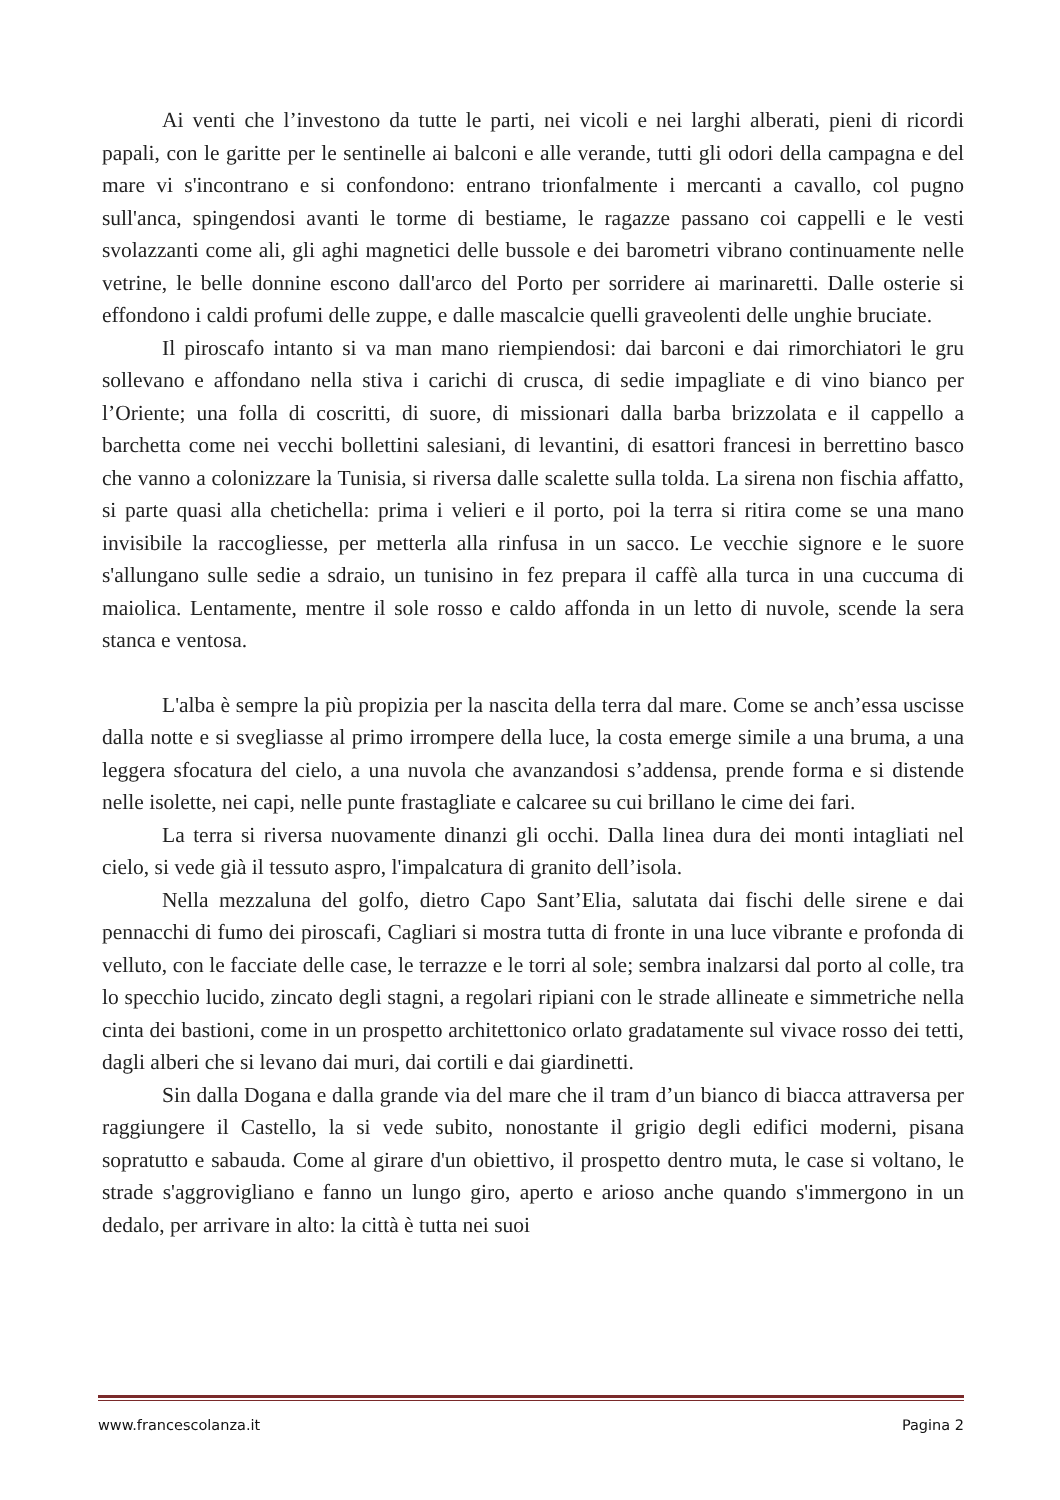Ai venti che l’investono da tutte le parti, nei vicoli e nei larghi alberati, pieni di ricordi papali, con le garitte per le sentinelle ai balconi e alle verande, tutti gli odori della campagna e del mare vi s'incontrano e si confondono: entrano trionfalmente i mercanti a cavallo, col pugno sull'anca, spingendosi avanti le torme di bestiame, le ragazze passano coi cappelli e le vesti svolazzanti come ali, gli aghi magnetici delle bussole e dei barometri vibrano continuamente nelle vetrine, le belle donnine escono dall'arco del Porto per sorridere ai marinaretti. Dalle osterie si effondono i caldi profumi delle zuppe, e dalle mascalcie quelli graveolenti delle unghie bruciate.
Il piroscafo intanto si va man mano riempiendosi: dai barconi e dai rimorchiatori le gru sollevano e affondano nella stiva i carichi di crusca, di sedie impagliate e di vino bianco per l’Oriente; una folla di coscritti, di suore, di missionari dalla barba brizzolata e il cappello a barchetta come nei vecchi bollettini salesiani, di levantini, di esattori francesi in berrettino basco che vanno a colonizzare la Tunisia, si riversa dalle scalette sulla tolda. La sirena non fischia affatto, si parte quasi alla chetichella: prima i velieri e il porto, poi la terra si ritira come se una mano invisibile la raccogliesse, per metterla alla rinfusa in un sacco. Le vecchie signore e le suore s'allungano sulle sedie a sdraio, un tunisino in fez prepara il caffè alla turca in una cuccuma di maiolica. Lentamente, mentre il sole rosso e caldo affonda in un letto di nuvole, scende la sera stanca e ventosa.
L'alba è sempre la più propizia per la nascita della terra dal mare. Come se anch’essa uscisse dalla notte e si svegliasse al primo irrompere della luce, la costa emerge simile a una bruma, a una leggera sfocatura del cielo, a una nuvola che avanzandosi s’addensa, prende forma e si distende nelle isolette, nei capi, nelle punte frastagliate e calcaree su cui brillano le cime dei fari.
La terra si riversa nuovamente dinanzi gli occhi. Dalla linea dura dei monti intagliati nel cielo, si vede già il tessuto aspro, l'impalcatura di granito dell’isola.
Nella mezzaluna del golfo, dietro Capo Sant’Elia, salutata dai fischi delle sirene e dai pennacchi di fumo dei piroscafi, Cagliari si mostra tutta di fronte in una luce vibrante e profonda di velluto, con le facciate delle case, le terrazze e le torri al sole; sembra inalzarsi dal porto al colle, tra lo specchio lucido, zincato degli stagni, a regolari ripiani con le strade allineate e simmetriche nella cinta dei bastioni, come in un prospetto architettonico orlato gradatamente sul vivace rosso dei tetti, dagli alberi che si levano dai muri, dai cortili e dai giardinetti.
Sin dalla Dogana e dalla grande via del mare che il tram d’un bianco di biacca attraversa per raggiungere il Castello, la si vede subito, nonostante il grigio degli edifici moderni, pisana sopratutto e sabauda. Come al girare d'un obiettivo, il prospetto dentro muta, le case si voltano, le strade s'aggrovigliano e fanno un lungo giro, aperto e arioso anche quando s'immergono in un dedalo, per arrivare in alto: la città è tutta nei suoi
www.francescolanza.it Pagina 2